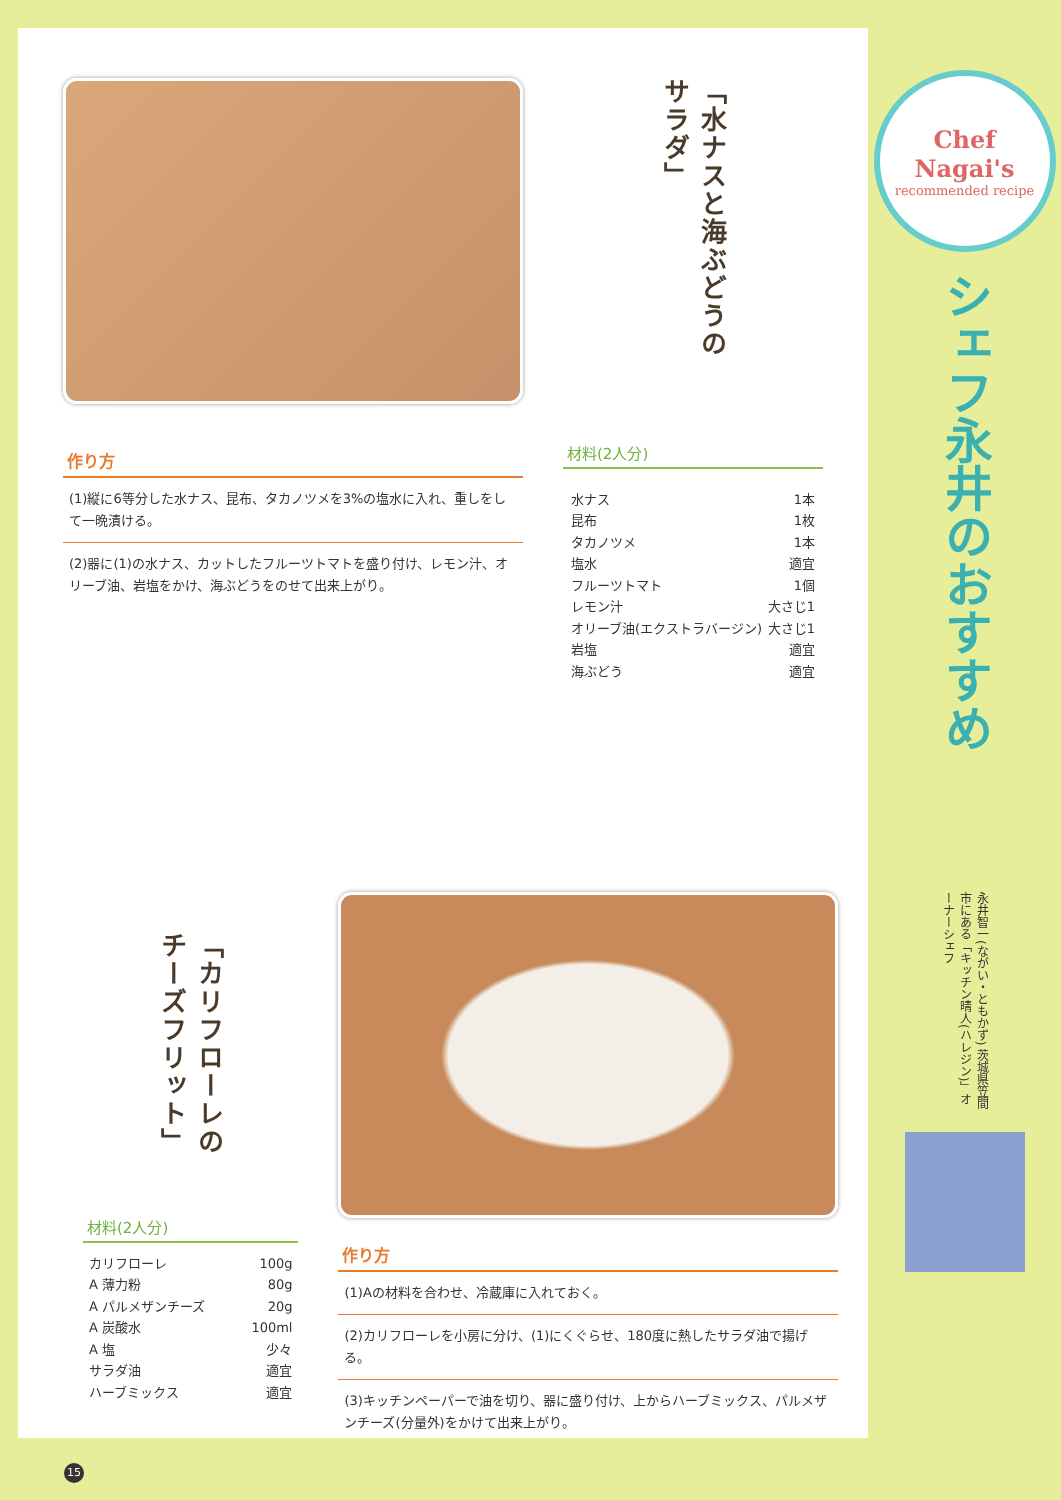作り方
(1)縦に6等分した水ナス、昆布、タカノツメを3%の塩水に入れ、重しをして一晩漬ける。
(2)器に(1)の水ナス、カットしたフルーツトマトを盛り付け、レモン汁、オリーブ油、岩塩をかけ、海ぶどうをのせて出来上がり。
「水ナスと海ぶどうの サラダ」
材料(2人分)
水ナス 1本
昆布 1枚
タカノツメ 1本
塩水 適宜
フルーツトマト 1個
レモン汁 大さじ1
オリーブ油(エクストラバージン) 大さじ1
岩塩 適宜
海ぶどう 適宜
「カリフローレの チーズフリット」
材料(2人分)
カリフローレ 100g
A 薄力粉 80g
A パルメザンチーズ 20g
A 炭酸水 100ml
A 塩 少々
サラダ油 適宜
ハーブミックス 適宜
作り方
(1)Aの材料を合わせ、冷蔵庫に入れておく。
(2)カリフローレを小房に分け、(1)にくぐらせ、180度に熱したサラダ油で揚げる。
(3)キッチンペーパーで油を切り、器に盛り付け、上からハーブミックス、パルメザンチーズ(分量外)をかけて出来上がり。
15
Chef Nagai's
recommended recipe
シェフ永井のおすすめ
永井智一(ながい・ともかず) 茨城県笠間市にある「キッチン晴人(ハレジン)」オーナーシェフ